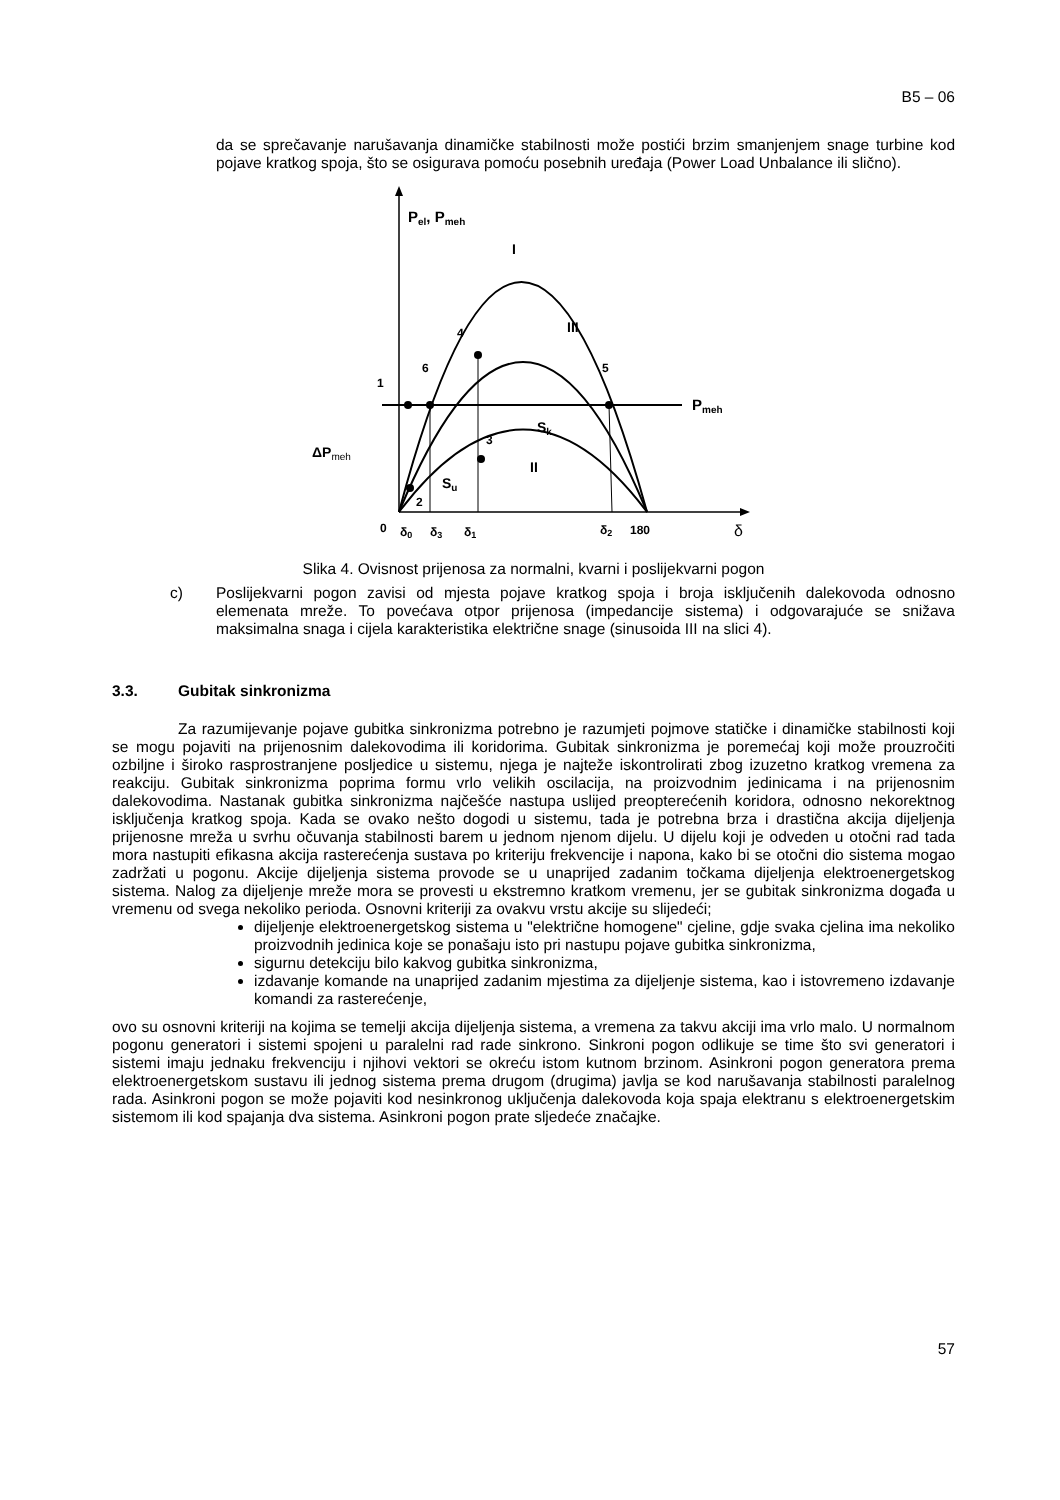B5 – 06
da se sprečavanje narušavanja dinamičke stabilnosti može postići brzim smanjenjem snage turbine kod pojave kratkog spoja, što se osigurava pomoću posebnih uređaja (Power Load Unbalance ili slično).
Pel, Pmeh
Pmeh
I
III
II
4
6
5
1
3
2
Sk
Su
ΔPmeh
0
δ0
δ3
δ1
δ2
180
δ
Slika 4. Ovisnost prijenosa za normalni, kvarni i poslijekvarni pogon
c) Poslijekvarni pogon zavisi od mjesta pojave kratkog spoja i broja isključenih dalekovoda odnosno elemenata mreže. To povećava otpor prijenosa (impedancije sistema) i odgovarajuće se snižava maksimalna snaga i cijela karakteristika električne snage (sinusoida III na slici 4).
3.3. Gubitak sinkronizma
Za razumijevanje pojave gubitka sinkronizma potrebno je razumjeti pojmove statičke i dinamičke stabilnosti koji se mogu pojaviti na prijenosnim dalekovodima ili koridorima. Gubitak sinkronizma je poremećaj koji može prouzročiti ozbiljne i široko rasprostranjene posljedice u sistemu, njega je najteže iskontrolirati zbog izuzetno kratkog vremena za reakciju. Gubitak sinkronizma poprima formu vrlo velikih oscilacija, na proizvodnim jedinicama i na prijenosnim dalekovodima. Nastanak gubitka sinkronizma najčešće nastupa uslijed preopterećenih koridora, odnosno nekorektnog isključenja kratkog spoja. Kada se ovako nešto dogodi u sistemu, tada je potrebna brza i drastična akcija dijeljenja prijenosne mreža u svrhu očuvanja stabilnosti barem u jednom njenom dijelu. U dijelu koji je odveden u otočni rad tada mora nastupiti efikasna akcija rasterećenja sustava po kriteriju frekvencije i napona, kako bi se otočni dio sistema mogao zadržati u pogonu. Akcije dijeljenja sistema provode se u unaprijed zadanim točkama dijeljenja elektroenergetskog sistema. Nalog za dijeljenje mreže mora se provesti u ekstremno kratkom vremenu, jer se gubitak sinkronizma događa u vremenu od svega nekoliko perioda. Osnovni kriteriji za ovakvu vrstu akcije su slijedeći;
dijeljenje elektroenergetskog sistema u "električne homogene" cjeline, gdje svaka cjelina ima nekoliko proizvodnih jedinica koje se ponašaju isto pri nastupu pojave gubitka sinkronizma,
sigurnu detekciju bilo kakvog gubitka sinkronizma,
izdavanje komande na unaprijed zadanim mjestima za dijeljenje sistema, kao i istovremeno izdavanje komandi za rasterećenje,
ovo su osnovni kriteriji na kojima se temelji akcija dijeljenja sistema, a vremena za takvu akciji ima vrlo malo. U normalnom pogonu generatori i sistemi spojeni u paralelni rad rade sinkrono. Sinkroni pogon odlikuje se time što svi generatori i sistemi imaju jednaku frekvenciju i njihovi vektori se okreću istom kutnom brzinom. Asinkroni pogon generatora prema elektroenergetskom sustavu ili jednog sistema prema drugom (drugima) javlja se kod narušavanja stabilnosti paralelnog rada. Asinkroni pogon se može pojaviti kod nesinkronog uključenja dalekovoda koja spaja elektranu s elektroenergetskim sistemom ili kod spajanja dva sistema. Asinkroni pogon prate sljedeće značajke.
57